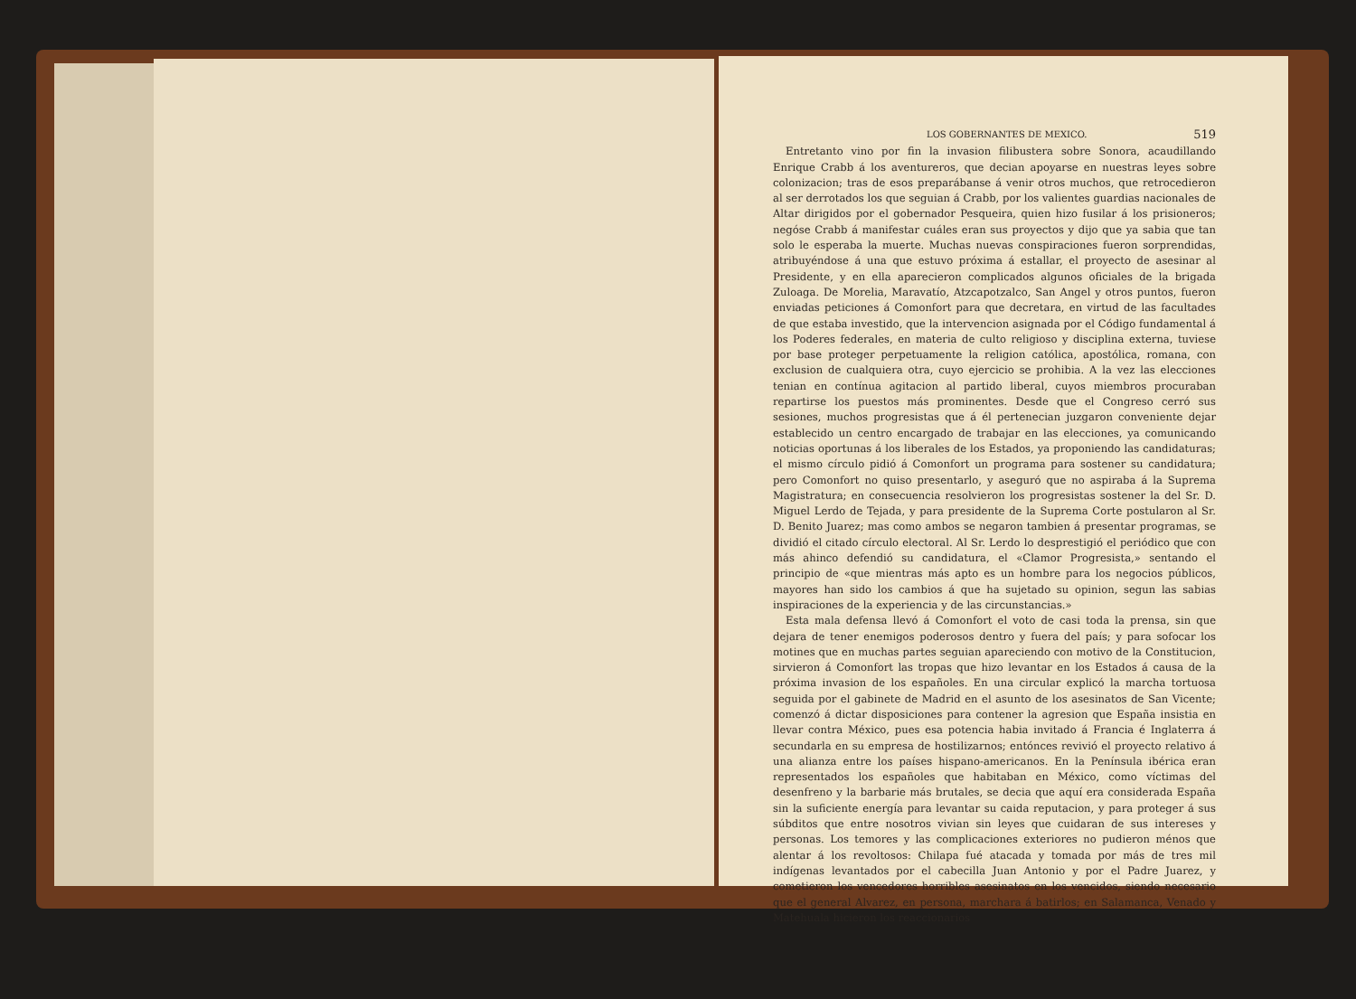LOS GOBERNANTES DE MEXICO. 519
Entretanto vino por fin la invasion filibustera sobre Sonora, acaudillando Enrique Crabb á los aventureros, que decian apoyarse en nuestras leyes sobre colonizacion; tras de esos preparábanse á venir otros muchos, que retrocedieron al ser derrotados los que seguian á Crabb, por los valientes guardias nacionales de Altar dirigidos por el gobernador Pesqueira, quien hizo fusilar á los prisioneros; negóse Crabb á manifestar cuáles eran sus proyectos y dijo que ya sabia que tan solo le esperaba la muerte. Muchas nuevas conspiraciones fueron sorprendidas, atribuyéndose á una que estuvo próxima á estallar, el proyecto de asesinar al Presidente, y en ella aparecieron complicados algunos oficiales de la brigada Zuloaga. De Morelia, Maravatío, Atzcapotzalco, San Angel y otros puntos, fueron enviadas peticiones á Comonfort para que decretara, en virtud de las facultades de que estaba investido, que la intervencion asignada por el Código fundamental á los Poderes federales, en materia de culto religioso y disciplina externa, tuviese por base proteger perpetuamente la religion católica, apostólica, romana, con exclusion de cualquiera otra, cuyo ejercicio se prohibia. A la vez las elecciones tenian en contínua agitacion al partido liberal, cuyos miembros procuraban repartirse los puestos más prominentes. Desde que el Congreso cerró sus sesiones, muchos progresistas que á él pertenecian juzgaron conveniente dejar establecido un centro encargado de trabajar en las elecciones, ya comunicando noticias oportunas á los liberales de los Estados, ya proponiendo las candidaturas; el mismo círculo pidió á Comonfort un programa para sostener su candidatura; pero Comonfort no quiso presentarlo, y aseguró que no aspiraba á la Suprema Magistratura; en consecuencia resolvieron los progresistas sostener la del Sr. D. Miguel Lerdo de Tejada, y para presidente de la Suprema Corte postularon al Sr. D. Benito Juarez; mas como ambos se negaron tambien á presentar programas, se dividió el citado círculo electoral. Al Sr. Lerdo lo desprestigió el periódico que con más ahinco defendió su candidatura, el «Clamor Progresista,» sentando el principio de «que mientras más apto es un hombre para los negocios públicos, mayores han sido los cambios á que ha sujetado su opinion, segun las sabias inspiraciones de la experiencia y de las circunstancias.»
Esta mala defensa llevó á Comonfort el voto de casi toda la prensa, sin que dejara de tener enemigos poderosos dentro y fuera del país; y para sofocar los motines que en muchas partes seguian apareciendo con motivo de la Constitucion, sirvieron á Comonfort las tropas que hizo levantar en los Estados á causa de la próxima invasion de los españoles. En una circular explicó la marcha tortuosa seguida por el gabinete de Madrid en el asunto de los asesinatos de San Vicente; comenzó á dictar disposiciones para contener la agresion que España insistia en llevar contra México, pues esa potencia habia invitado á Francia é Inglaterra á secundarla en su empresa de hostilizarnos; entónces revivió el proyecto relativo á una alianza entre los países hispano-americanos. En la Península ibérica eran representados los españoles que habitaban en México, como víctimas del desenfreno y la barbarie más brutales, se decia que aquí era considerada España sin la suficiente energía para levantar su caida reputacion, y para proteger á sus súbditos que entre nosotros vivian sin leyes que cuidaran de sus intereses y personas. Los temores y las complicaciones exteriores no pudieron ménos que alentar á los revoltosos: Chilapa fué atacada y tomada por más de tres mil indígenas levantados por el cabecilla Juan Antonio y por el Padre Juarez, y cometieron los vencedores horribles asesinatos en los vencidos, siendo necesario que el general Alvarez, en persona, marchara á batirlos; en Salamanca, Venado y Matehuala hicieron los reaccionarios